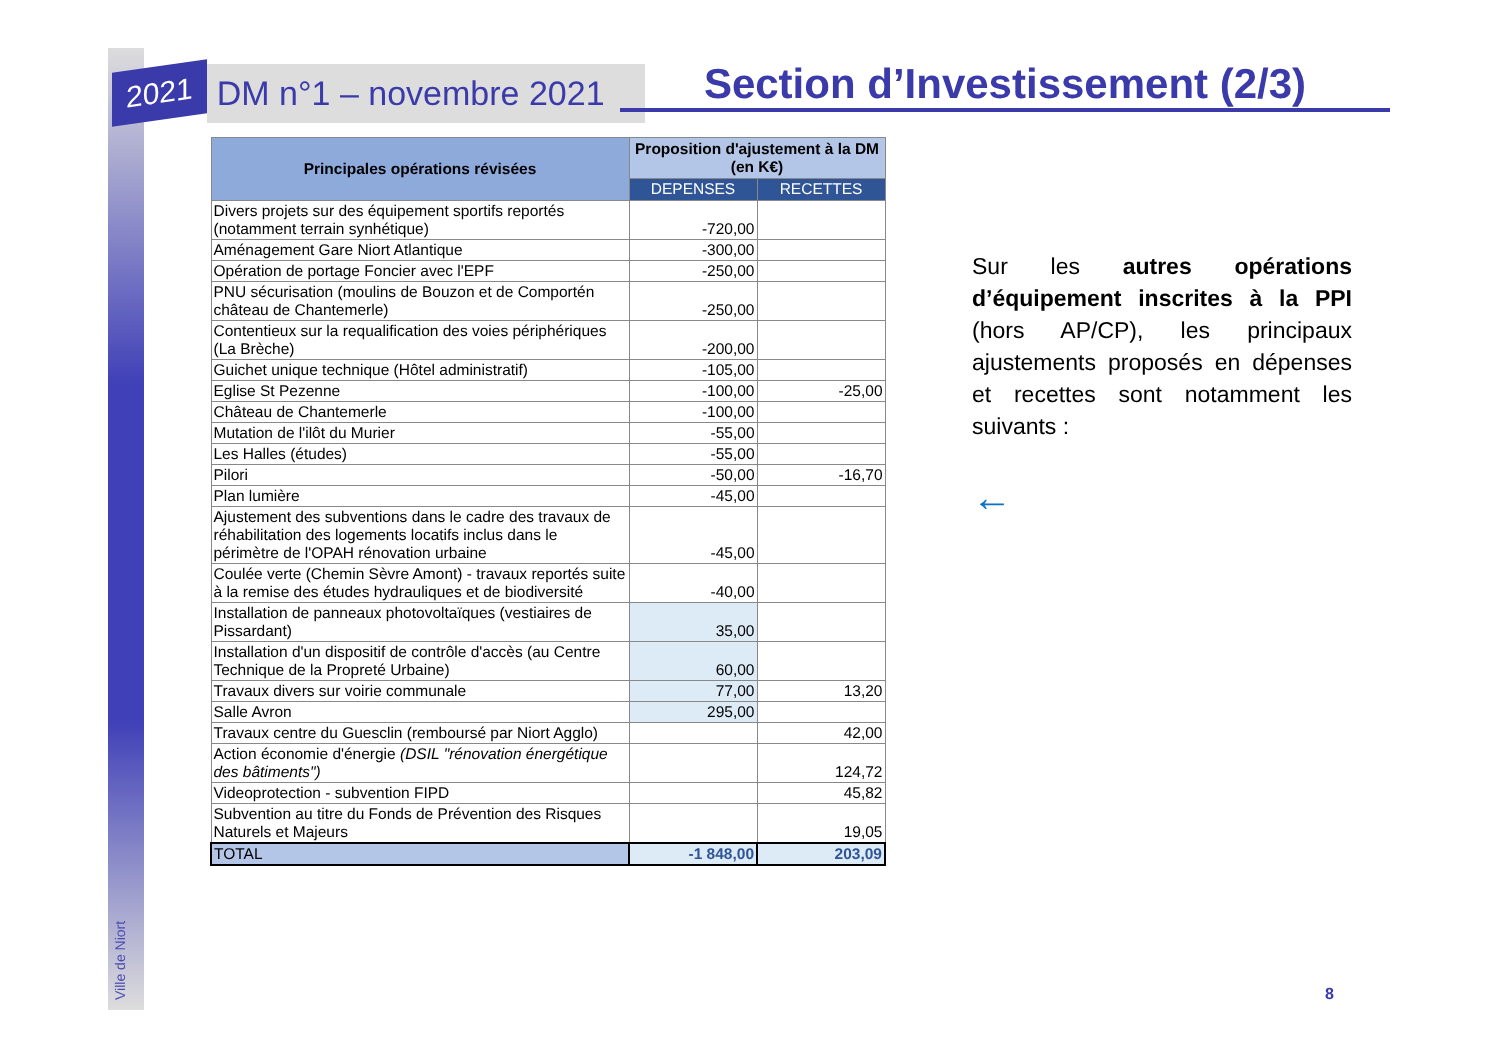Ville de Niort
2021 DM n°1 – novembre 2021 Section d’Investissement (2/3)
| Principales opérations révisées | Proposition d'ajustement à la DM (en K€) | |
| --- | --- | --- |
| | DEPENSES | RECETTES |
| Divers projets sur des équipement sportifs reportés (notamment terrain synhétique) | -720,00 | |
| Aménagement Gare Niort Atlantique | -300,00 | |
| Opération de portage Foncier avec l'EPF | -250,00 | |
| PNU sécurisation (moulins de Bouzon et de Comportén château de Chantemerle) | -250,00 | |
| Contentieux sur la requalification des voies périphériques (La Brèche) | -200,00 | |
| Guichet unique technique (Hôtel administratif) | -105,00 | |
| Eglise St Pezenne | -100,00 | -25,00 |
| Château de Chantemerle | -100,00 | |
| Mutation de l'ilôt du Murier | -55,00 | |
| Les Halles (études) | -55,00 | |
| Pilori | -50,00 | -16,70 |
| Plan lumière | -45,00 | |
| Ajustement des subventions dans le cadre des travaux de réhabilitation des logements locatifs inclus dans le périmètre de l'OPAH rénovation urbaine | -45,00 | |
| Coulée verte (Chemin Sèvre Amont) - travaux reportés suite à la remise des études hydrauliques et de biodiversité | -40,00 | |
| Installation de panneaux photovoltaïques (vestiaires de Pissardant) | 35,00 | |
| Installation d'un dispositif de contrôle d'accès (au Centre Technique de la Propreté Urbaine) | 60,00 | |
| Travaux divers sur voirie communale | 77,00 | 13,20 |
| Salle Avron | 295,00 | |
| Travaux centre du Guesclin (remboursé par Niort Agglo) | | 42,00 |
| Action économie d'énergie (DSIL "rénovation énergétique des bâtiments") | | 124,72 |
| Videoprotection - subvention FIPD | | 45,82 |
| Subvention au titre du Fonds de Prévention des Risques Naturels et Majeurs | | 19,05 |
| TOTAL | -1 848,00 | 203,09 |
Sur les autres opérations d’équipement inscrites à la PPI (hors AP/CP), les principaux ajustements proposés en dépenses et recettes sont notamment les suivants :
←
8